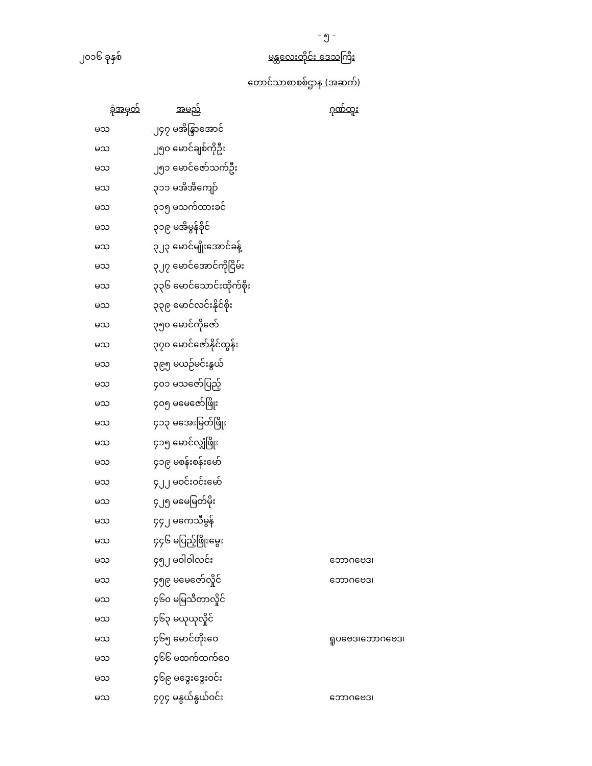- ၅ -
၂၀၁၆ ခုနှစ် မန္တလေးတိုင်း ဒေသကြီး
တောင်သာစာစစ်ဌာန (အဆက်)
| ခုံအမှတ် | အမည် | ဂုဏ်ထူး |
| --- | --- | --- |
| မသ | ၂၄၇ မအိန္ဒြာအောင် | |
| မသ | ၂၅၀ မောင်ချစ်ကိုဦး | |
| မသ | ၂၅၁ မောင်ဇော်သက်ဦး | |
| မသ | ၃၁၁ မအိအိကျော် | |
| မသ | ၃၁၅ မသက်ထားခင် | |
| မသ | ၃၁၉ မအိမွန်ခိုင် | |
| မသ | ၃၂၃ မောင်မျိုးအောင်ခန့် | |
| မသ | ၃၂၇ မောင်အောင်ကိုငြိမ်း | |
| မသ | ၃၃၆ မောင်သောင်းထိုက်စိုး | |
| မသ | ၃၃၉ မောင်လင်းနိုင်စိုး | |
| မသ | ၃၅၀ မောင်ကိုဇော် | |
| မသ | ၃၇၀ မောင်ဇော်နိုင်ထွန်း | |
| မသ | ၃၉၅ မယဉ်မင်းနွယ် | |
| မသ | ၄၀၁ မသဇော်ပြည့် | |
| မသ | ၄၀၅ မမေဇော်ဖြိုး | |
| မသ | ၄၁၃ မအေးမြတ်ဖြိုး | |
| မသ | ၄၁၅ မောင်လျှံဖြိုး | |
| မသ | ၄၁၉ မစန်းစန်းမော် | |
| မသ | ၄၂၂ မဝင်းဝင်းမော် | |
| မသ | ၄၂၅ မမေမြတ်မိုး | |
| မသ | ၄၄၂ မကေသီမွန် | |
| မသ | ၄၄၆ မပြည့်ဖြိုးမွေး | |
| မသ | ၄၅၂ မဝါဝါလင်း | ဘောဂဗေဒ၊ |
| မသ | ၄၅၉ မမေဇော်လှိုင် | ဘောဂဗေဒ၊ |
| မသ | ၄၆၀ မမြသီတာလှိုင် | |
| မသ | ၄၆၃ မယုယုလှိုင် | |
| မသ | ၄၆၅ မောင်တိုးဝေ | ရူပဗေဒ၊ဘောဂဗေဒ၊ |
| မသ | ၄၆၆ မထက်ထက်ဝေ | |
| မသ | ၄၆၉ မဒွေးဒွေးဝင်း | |
| မသ | ၄၇၄ မနွယ်နွယ်ဝင်း | ဘောဂဗေဒ၊ |